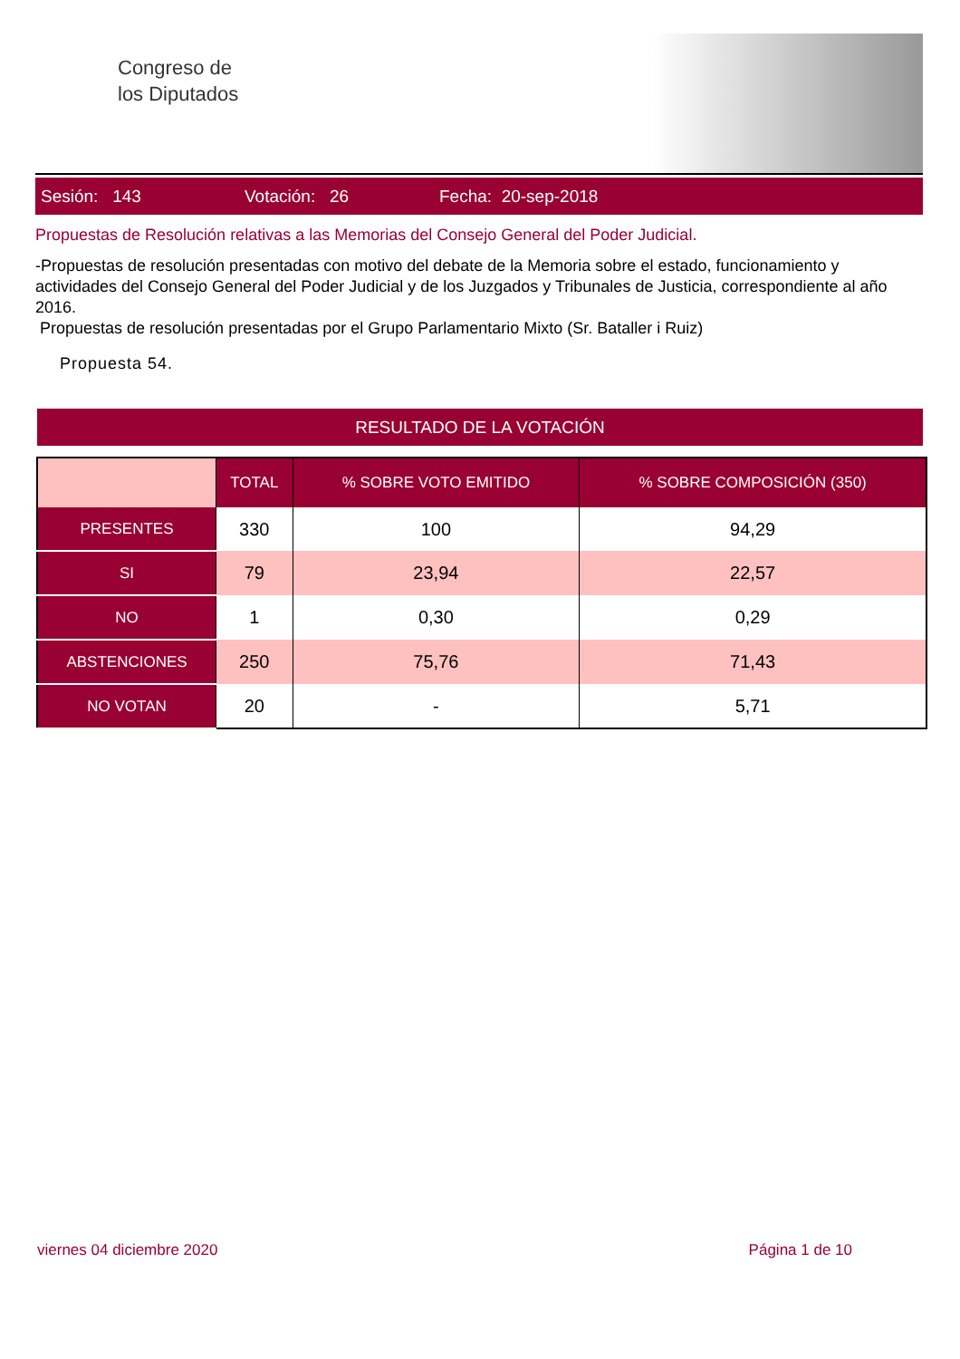Congreso de
los Diputados
Sesión: 143 Votación: 26 Fecha: 20-sep-2018
Propuestas de Resolución relativas a las Memorias del Consejo General del Poder Judicial.
-Propuestas de resolución presentadas con motivo del debate de la Memoria sobre el estado, funcionamiento y actividades del Consejo General del Poder Judicial y de los Juzgados y Tribunales de Justicia, correspondiente al año 2016.
Propuestas de resolución presentadas por el Grupo Parlamentario Mixto (Sr. Bataller i Ruiz)
Propuesta 54.
RESULTADO DE LA VOTACIÓN
| | TOTAL | % SOBRE VOTO EMITIDO | % SOBRE COMPOSICIÓN (350) |
| --- | --- | --- | --- |
| PRESENTES | 330 | 100 | 94,29 |
| SI | 79 | 23,94 | 22,57 |
| NO | 1 | 0,30 | 0,29 |
| ABSTENCIONES | 250 | 75,76 | 71,43 |
| NO VOTAN | 20 | - | 5,71 |
viernes 04 diciembre 2020 Página 1 de 10